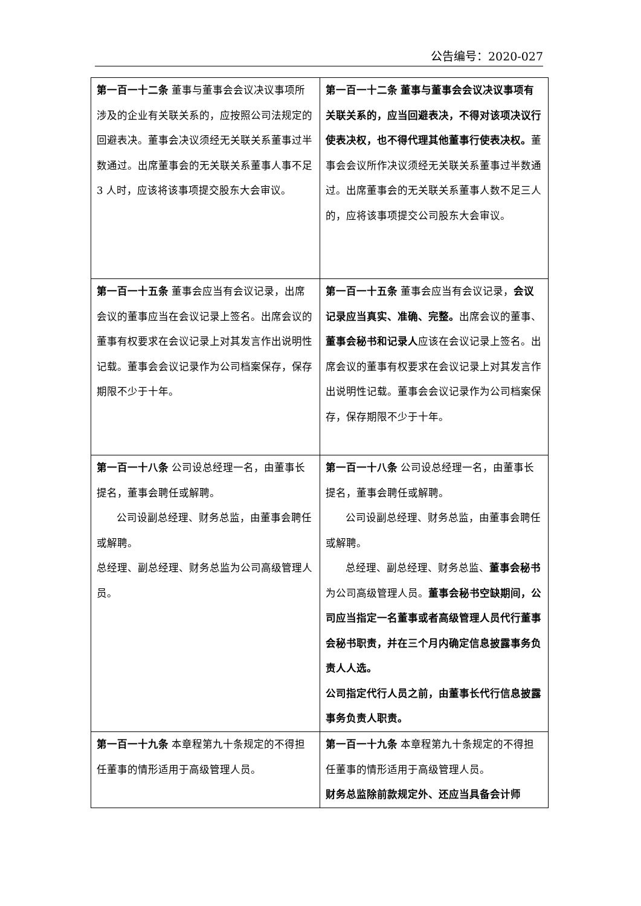公告编号：2020-027
| 第一百一十二条 董事与董事会会议决议事项所涉及的企业有关联关系的，应按照公司法规定的回避表决。董事会决议须经无关联关系董事过半数通过。出席董事会的无关联关系董事人事不足 3 人时，应该将该事项提交股东大会审议。 | 第一百一十二条 董事与董事会会议决议事项有关联关系的，应当回避表决，不得对该项决议行使表决权，也不得代理其他董事行使表决权。 董事会会议所作决议须经无关联关系董事过半数通过。出席董事会的无关联关系董事人数不足三人的，应将该事项提交公司股东大会审议。 |
| 第一百一十五条 董事会应当有会议记录，出席会议的董事应当在会议记录上签名。出席会议的董事有权要求在会议记录上对其发言作出说明性记载。董事会会议记录作为公司档案保存，保存期限不少于十年。 | 第一百一十五条 董事会应当有会议记录， 会议记录应当真实、准确、完整。 出席会议的董事、 董事会秘书和记录人 应该在会议记录上签名。出席会议的董事有权要求在会议记录上对其发言作出说明性记载。董事会会议记录作为公司档案保存，保存期限不少于十年。 |
| 第一百一十八条 公司设总经理一名，由董事长提名，董事会聘任或解聘。 公司设副总经理、财务总监，由董事会聘任或解聘。 总经理、副总经理、财务总监为公司高级管理人员。 | 第一百一十八条 公司设总经理一名，由董事长提名，董事会聘任或解聘。 公司设副总经理、财务总监，由董事会聘任或解聘。 总经理、副总经理、财务总监、 董事会秘书 为公司高级管理人员。 董事会秘书空缺期间，公司应当指定一名董事或者高级管理人员代行董事会秘书职责，并在三个月内确定信息披露事务负责人人选。 公司指定代行人员之前，由董事长代行信息披露事务负责人职责。 |
| 第一百一十九条 本章程第九十条规定的不得担任董事的情形适用于高级管理人员。 | 第一百一十九条 本章程第九十条规定的不得担任董事的情形适用于高级管理人员。 财务总监除前款规定外、还应当具备会计师 |